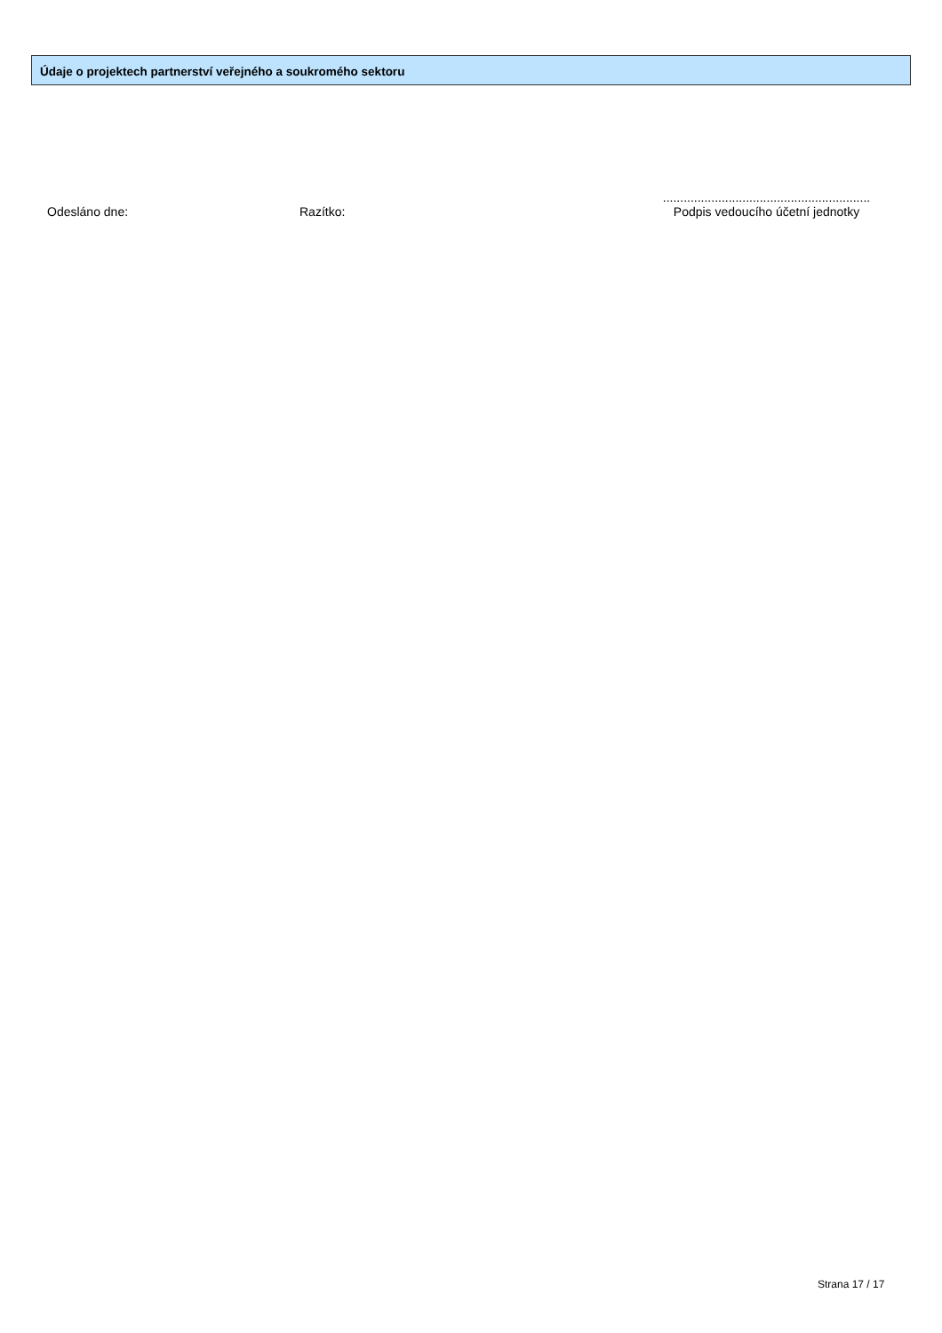Údaje o projektech partnerství veřejného a soukromého sektoru
Odesláno dne: Razítko:
............................................................
Podpis vedoucího účetní jednotky
Strana 17 / 17